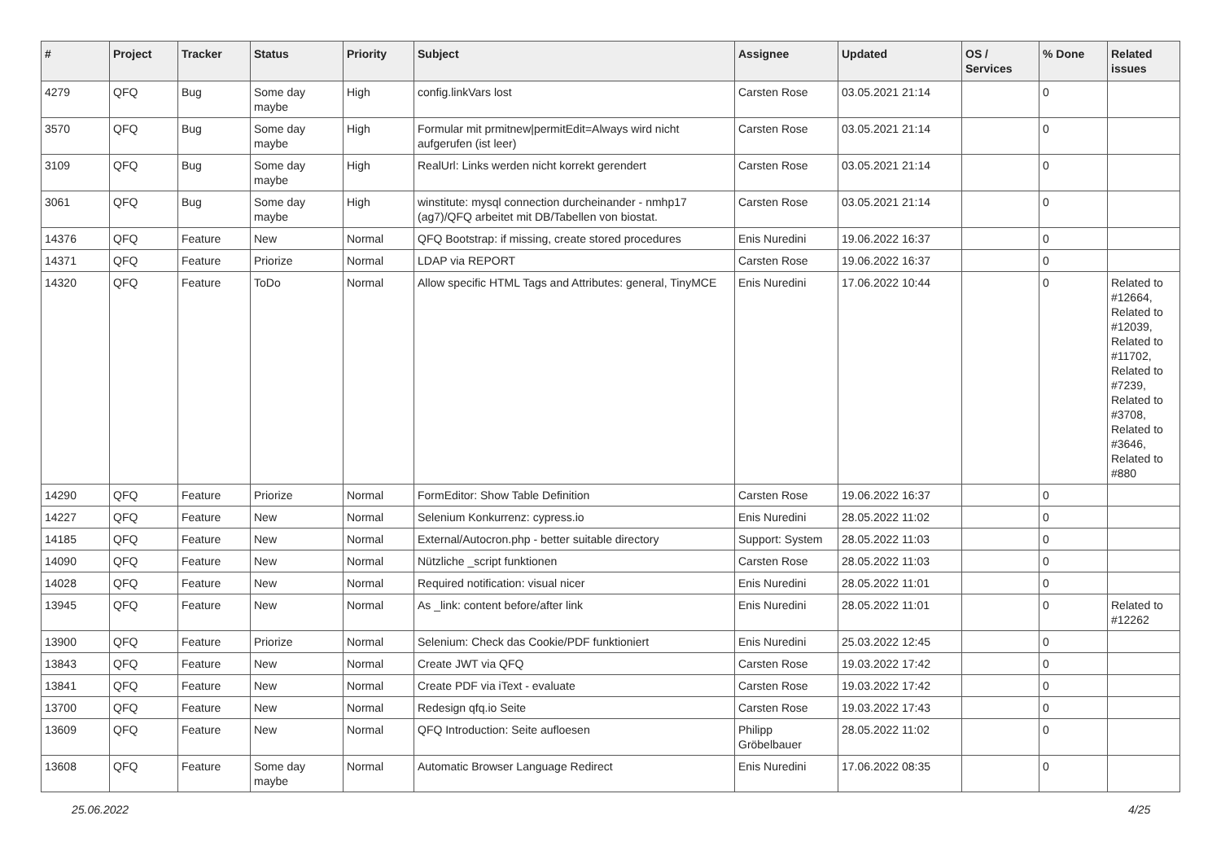| # | Project | Tracker | Status | Priority | Subject | Assignee | Updated | OS / Services | % Done | Related issues |
| --- | --- | --- | --- | --- | --- | --- | --- | --- | --- | --- |
| 4279 | QFQ | Bug | Some day maybe | High | config.linkVars lost | Carsten Rose | 03.05.2021 21:14 | | 0 | |
| 3570 | QFQ | Bug | Some day maybe | High | Formular mit prmitnew/permitEdit=Always wird nicht aufgerufen (ist leer) | Carsten Rose | 03.05.2021 21:14 | | 0 | |
| 3109 | QFQ | Bug | Some day maybe | High | RealUrl: Links werden nicht korrekt gerendert | Carsten Rose | 03.05.2021 21:14 | | 0 | |
| 3061 | QFQ | Bug | Some day maybe | High | winstitute: mysql connection durcheinander - nmhp17 (ag7)/QFQ arbeitet mit DB/Tabellen von biostat. | Carsten Rose | 03.05.2021 21:14 | | 0 | |
| 14376 | QFQ | Feature | New | Normal | QFQ Bootstrap: if missing, create stored procedures | Enis Nuredini | 19.06.2022 16:37 | | 0 | |
| 14371 | QFQ | Feature | Priorize | Normal | LDAP via REPORT | Carsten Rose | 19.06.2022 16:37 | | 0 | |
| 14320 | QFQ | Feature | ToDo | Normal | Allow specific HTML Tags and Attributes: general, TinyMCE | Enis Nuredini | 17.06.2022 10:44 | | 0 | Related to #12664, Related to #12039, Related to #11702, Related to #7239, Related to #3708, Related to #3646, Related to #880 |
| 14290 | QFQ | Feature | Priorize | Normal | FormEditor: Show Table Definition | Carsten Rose | 19.06.2022 16:37 | | 0 | |
| 14227 | QFQ | Feature | New | Normal | Selenium Konkurrenz: cypress.io | Enis Nuredini | 28.05.2022 11:02 | | 0 | |
| 14185 | QFQ | Feature | New | Normal | External/Autocron.php - better suitable directory | Support: System | 28.05.2022 11:03 | | 0 | |
| 14090 | QFQ | Feature | New | Normal | Nützliche _script funktionen | Carsten Rose | 28.05.2022 11:03 | | 0 | |
| 14028 | QFQ | Feature | New | Normal | Required notification: visual nicer | Enis Nuredini | 28.05.2022 11:01 | | 0 | |
| 13945 | QFQ | Feature | New | Normal | As _link: content before/after link | Enis Nuredini | 28.05.2022 11:01 | | 0 | Related to #12262 |
| 13900 | QFQ | Feature | Priorize | Normal | Selenium: Check das Cookie/PDF funktioniert | Enis Nuredini | 25.03.2022 12:45 | | 0 | |
| 13843 | QFQ | Feature | New | Normal | Create JWT via QFQ | Carsten Rose | 19.03.2022 17:42 | | 0 | |
| 13841 | QFQ | Feature | New | Normal | Create PDF via iText - evaluate | Carsten Rose | 19.03.2022 17:42 | | 0 | |
| 13700 | QFQ | Feature | New | Normal | Redesign qfq.io Seite | Carsten Rose | 19.03.2022 17:43 | | 0 | |
| 13609 | QFQ | Feature | New | Normal | QFQ Introduction: Seite aufloesen | Philipp Gröbelbauer | 28.05.2022 11:02 | | 0 | |
| 13608 | QFQ | Feature | Some day maybe | Normal | Automatic Browser Language Redirect | Enis Nuredini | 17.06.2022 08:35 | | 0 | |
25.06.2022 4/25